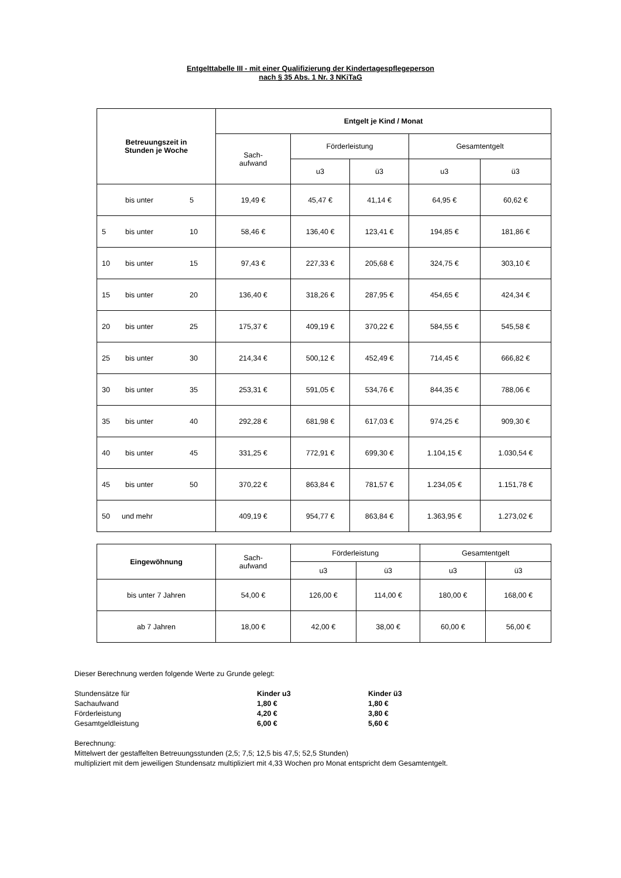Entgelttabelle III - mit einer Qualifizierung der Kindertagespflegeperson
nach § 35 Abs. 1 Nr. 3 NKiTaG
| Betreuungszeit in Stunden je Woche | Entgelt je Kind / Monat | | | | |
| --- | --- | --- | --- | --- | --- |
| | Sach- aufwand | Förderleistung | | Gesamtentgelt | |
| | | u3 | ü3 | u3 | ü3 |
| bis unter 5 | 19,49 € | 45,47 € | 41,14 € | 64,95 € | 60,62 € |
| 5 bis unter 10 | 58,46 € | 136,40 € | 123,41 € | 194,85 € | 181,86 € |
| 10 bis unter 15 | 97,43 € | 227,33 € | 205,68 € | 324,75 € | 303,10 € |
| 15 bis unter 20 | 136,40 € | 318,26 € | 287,95 € | 454,65 € | 424,34 € |
| 20 bis unter 25 | 175,37 € | 409,19 € | 370,22 € | 584,55 € | 545,58 € |
| 25 bis unter 30 | 214,34 € | 500,12 € | 452,49 € | 714,45 € | 666,82 € |
| 30 bis unter 35 | 253,31 € | 591,05 € | 534,76 € | 844,35 € | 788,06 € |
| 35 bis unter 40 | 292,28 € | 681,98 € | 617,03 € | 974,25 € | 909,30 € |
| 40 bis unter 45 | 331,25 € | 772,91 € | 699,30 € | 1.104,15 € | 1.030,54 € |
| 45 bis unter 50 | 370,22 € | 863,84 € | 781,57 € | 1.234,05 € | 1.151,78 € |
| 50 und mehr | 409,19 € | 954,77 € | 863,84 € | 1.363,95 € | 1.273,02 € |
| Eingewöhnung | Sach- aufwand | Förderleistung | | Gesamtentgelt | |
| --- | --- | --- | --- | --- | --- |
| | | u3 | ü3 | u3 | ü3 |
| bis unter 7 Jahren | 54,00 € | 126,00 € | 114,00 € | 180,00 € | 168,00 € |
| ab 7 Jahren | 18,00 € | 42,00 € | 38,00 € | 60,00 € | 56,00 € |
Dieser Berechnung werden folgende Werte zu Grunde gelegt:
Stundensätze für Kinder u3 Kinder ü3
Sachaufwand 1,80 € 1,80 €
Förderleistung 4,20 € 3,80 €
Gesamtgeldleistung 6,00 € 5,60 €
Berechnung:
Mittelwert der gestaffelten Betreuungsstunden (2,5; 7,5; 12,5 bis 47,5; 52,5 Stunden)
multipliziert mit dem jeweiligen Stundensatz multipliziert mit 4,33 Wochen pro Monat entspricht dem Gesamtentgelt.